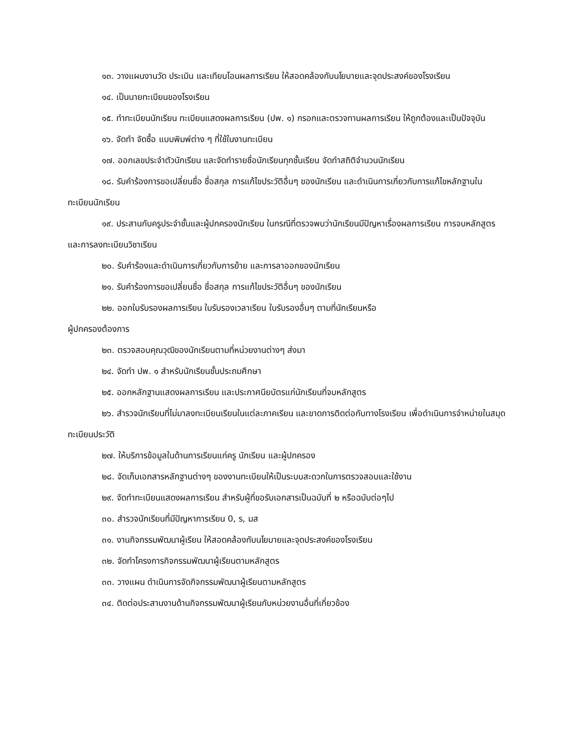๑๓. วางแผนงานวัด ประเมิน และเทียบโอนผลการเรียน ให้สอดคล้องกับนโยบายและจุดประสงค์ของโรงเรียน
๑๔. เป็นนายทะเบียนของโรงเรียน
๑๕. ทำทะเบียนนักเรียน ทะเบียนแสดงผลการเรียน (ปพ. ๑) กรอกและตรวจทานผลการเรียน ให้ถูกต้องและเป็นปัจจุบัน
๑๖. จัดทำ จัดซื้อ แบบพิมพ์ต่าง ๆ ที่ใช้ในงานทะเบียน
๑๗. ออกเลขประจำตัวนักเรียน และจัดทำรายชื่อนักเรียนทุกชั้นเรียน จัดทำสถิติจำนวนนักเรียน
๑๘. รับคำร้องการขอเปลี่ยนชื่อ ชื่อสกุล การแก้ไขประวัติอื่นๆ ของนักเรียน และดำเนินการเกี่ยวกับการแก้ไขหลักฐานในทะเบียนนักเรียน
๑๙. ประสานกับครูประจำชั้นและผู้ปกครองนักเรียน ในกรณีที่ตรวจพบว่านักเรียนมีปัญหาเรื่องผลการเรียน การจบหลักสูตร และการลงทะเบียนวิชาเรียน
๒๐. รับคำร้องและดำเนินการเกี่ยวกับการย้าย และการลาออกของนักเรียน
๒๑. รับคำร้องการขอเปลี่ยนชื่อ ชื่อสกุล การแก้ไขประวัติอื่นๆ ของนักเรียน
๒๒. ออกใบรับรองผลการเรียน ใบรับรองเวลาเรียน ใบรับรองอื่นๆ ตามที่นักเรียนหรือ
ผู้ปกครองต้องการ
๒๓. ตรวจสอบคุณวุฒิของนักเรียนตามที่หน่วยงานต่างๆ ส่งมา
๒๔. จัดทำ ปพ. ๑ สำหรับนักเรียนชั้นประถมศึกษา
๒๕. ออกหลักฐานแสดงผลการเรียน และประกาศนียบัตรแก่นักเรียนที่จบหลักสูตร
๒๖. สำรวจนักเรียนที่ไม่มาลงทะเบียนเรียนในแต่ละภาคเรียน และขาดการติดต่อกับทางโรงเรียน เพื่อดำเนินการจำหน่ายในสมุดทะเบียนประวัติ
๒๗. ให้บริการข้อมูลในด้านการเรียนแก่ครู นักเรียน และผู้ปกครอง
๒๘. จัดเก็บเอกสารหลักฐานต่างๆ ของงานทะเบียนให้เป็นระบบสะดวกในการตรวจสอบและใช้งาน
๒๙. จัดทำทะเบียนแสดงผลการเรียน สำหรับผู้ที่ขอรับเอกสารเป็นฉบับที่ ๒ หรือฉบับต่อๆไป
๓๐. สำรวจนักเรียนที่มีปัญหาการเรียน 0, ร, มส
๓๑. งานกิจกรรมพัฒนาผู้เรียน ให้สอดคล้องกับนโยบายและจุดประสงค์ของโรงเรียน
๓๒. จัดทำโครงการกิจกรรมพัฒนาผู้เรียนตามหลักสูตร
๓๓. วางแผน ดำเนินการจัดกิจกรรมพัฒนาผู้เรียนตามหลักสูตร
๓๔. ติดต่อประสานงานด้านกิจกรรมพัฒนาผู้เรียนกับหน่วยงานอื่นที่เกี่ยวข้อง